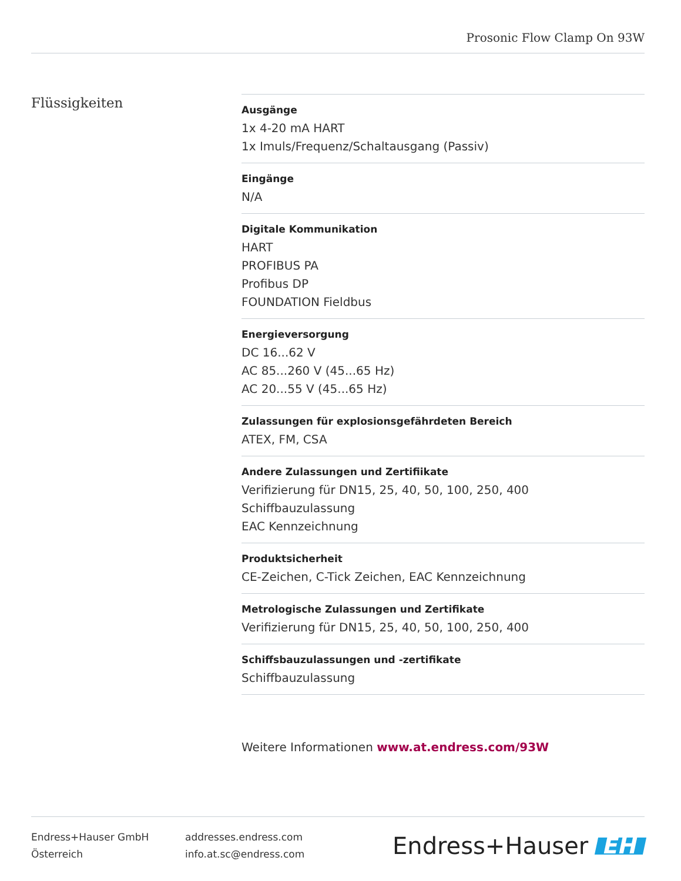Prosonic Flow Clamp On 93W
Flüssigkeiten
Ausgänge
1x 4-20 mA HART
1x Imuls/Frequenz/Schaltausgang (Passiv)
Eingänge
N/A
Digitale Kommunikation
HART
PROFIBUS PA
Profibus DP
FOUNDATION Fieldbus
Energieversorgung
DC 16...62 V
AC 85...260 V (45...65 Hz)
AC 20...55 V (45...65 Hz)
Zulassungen für explosionsgefährdeten Bereich
ATEX, FM, CSA
Andere Zulassungen und Zertifiikate
Verifizierung für DN15, 25, 40, 50, 100, 250, 400
Schiffbauzulassung
EAC Kennzeichnung
Produktsicherheit
CE-Zeichen, C-Tick Zeichen, EAC Kennzeichnung
Metrologische Zulassungen und Zertifikate
Verifizierung für DN15, 25, 40, 50, 100, 250, 400
Schiffsbauzulassungen und -zertifikate
Schiffbauzulassung
Weitere Informationen www.at.endress.com/93W
Endress+Hauser GmbH
Österreich
addresses.endress.com
info.at.sc@endress.com
Endress+Hauser EH